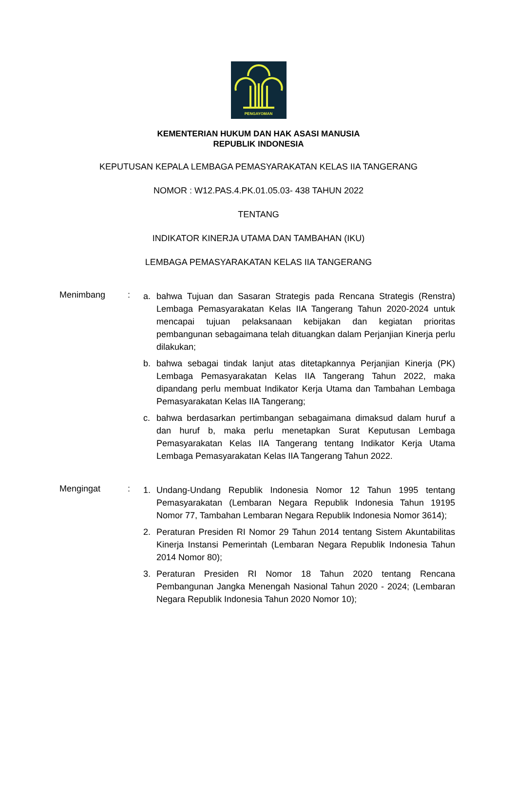PENGAYOMAN
KEMENTERIAN HUKUM DAN HAK ASASI MANUSIA
REPUBLIK INDONESIA
KEPUTUSAN KEPALA LEMBAGA PEMASYARAKATAN KELAS IIA TANGERANG
NOMOR : W12.PAS.4.PK.01.05.03- 438 TAHUN 2022
TENTANG
INDIKATOR KINERJA UTAMA DAN TAMBAHAN (IKU)
LEMBAGA PEMASYARAKATAN KELAS IIA TANGERANG
Menimbang :
a. bahwa Tujuan dan Sasaran Strategis pada Rencana Strategis (Renstra) Lembaga Pemasyarakatan Kelas IIA Tangerang Tahun 2020-2024 untuk mencapai tujuan pelaksanaan kebijakan dan kegiatan prioritas pembangunan sebagaimana telah dituangkan dalam Perjanjian Kinerja perlu dilakukan;
b. bahwa sebagai tindak lanjut atas ditetapkannya Perjanjian Kinerja (PK) Lembaga Pemasyarakatan Kelas IIA Tangerang Tahun 2022, maka dipandang perlu membuat Indikator Kerja Utama dan Tambahan Lembaga Pemasyarakatan Kelas IIA Tangerang;
c. bahwa berdasarkan pertimbangan sebagaimana dimaksud dalam huruf a dan huruf b, maka perlu menetapkan Surat Keputusan Lembaga Pemasyarakatan Kelas IIA Tangerang tentang Indikator Kerja Utama Lembaga Pemasyarakatan Kelas IIA Tangerang Tahun 2022.
Mengingat :
1. Undang-Undang Republik Indonesia Nomor 12 Tahun 1995 tentang Pemasyarakatan (Lembaran Negara Republik Indonesia Tahun 19195 Nomor 77, Tambahan Lembaran Negara Republik Indonesia Nomor 3614);
2. Peraturan Presiden RI Nomor 29 Tahun 2014 tentang Sistem Akuntabilitas Kinerja Instansi Pemerintah (Lembaran Negara Republik Indonesia Tahun 2014 Nomor 80);
3. Peraturan Presiden RI Nomor 18 Tahun 2020 tentang Rencana Pembangunan Jangka Menengah Nasional Tahun 2020 - 2024; (Lembaran Negara Republik Indonesia Tahun 2020 Nomor 10);